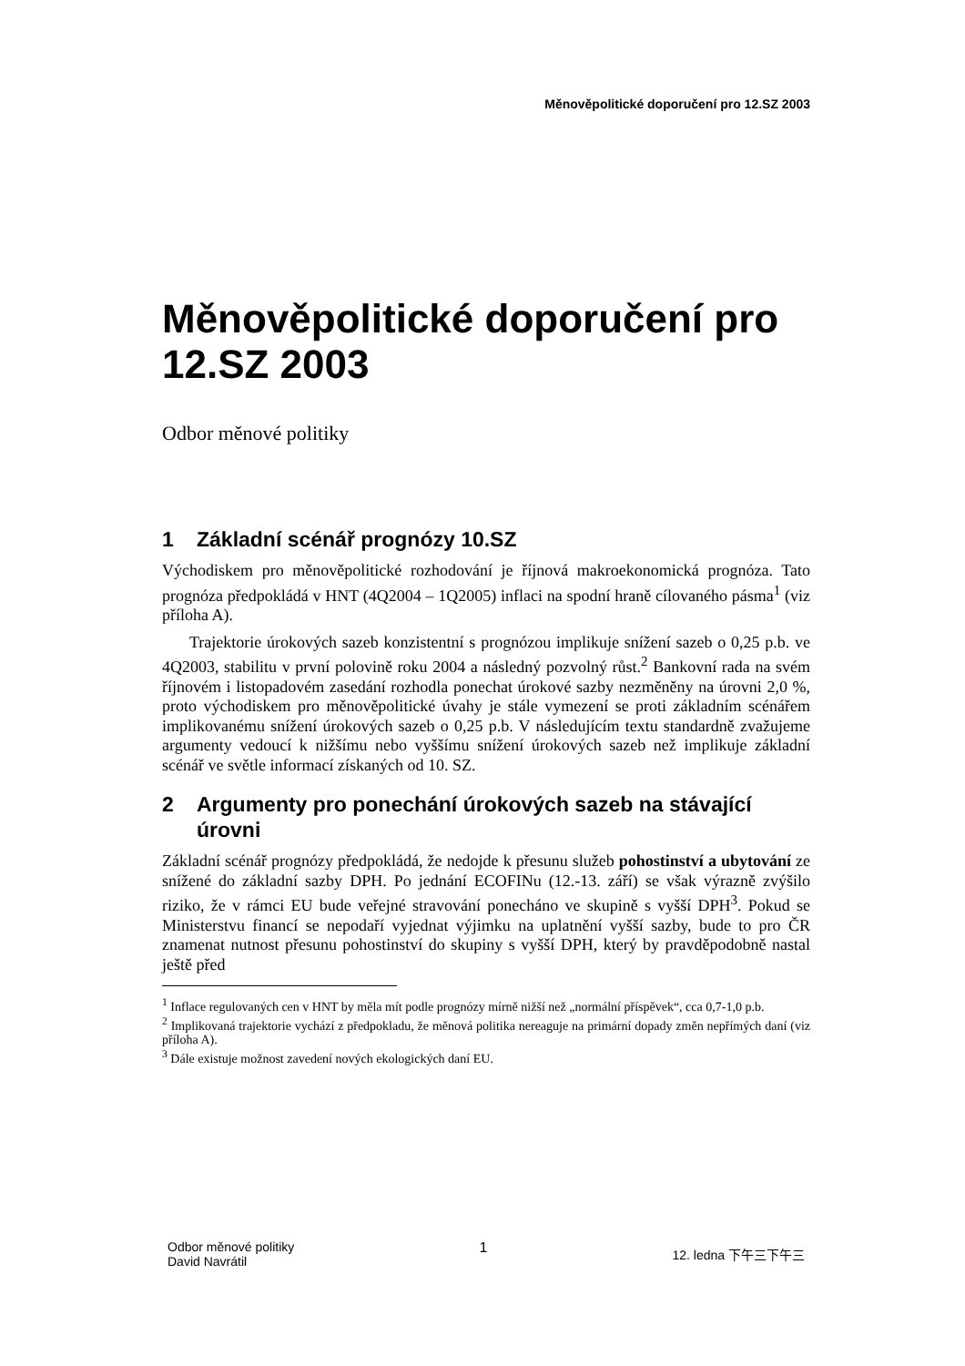Měnověpolitické doporučení pro 12.SZ 2003
Měnověpolitické doporučení pro 12.SZ 2003
Odbor měnové politiky
1 Základní scénář prognózy 10.SZ
Východiskem pro měnověpolitické rozhodování je říjnová makroekonomická prognóza. Tato prognóza předpokládá v HNT (4Q2004 – 1Q2005) inflaci na spodní hraně cílovaného pásma<sup>1</sup> (viz příloha A).
Trajektorie úrokových sazeb konzistentní s prognózou implikuje snížení sazeb o 0,25 p.b. ve 4Q2003, stabilitu v první polovině roku 2004 a následný pozvolný růst.<sup>2</sup> Bankovní rada na svém říjnovém i listopadovém zasedání rozhodla ponechat úrokové sazby nezměněny na úrovni 2,0 %, proto východiskem pro měnověpolitické úvahy je stále vymezení se proti základním scénářem implikovanému snížení úrokových sazeb o 0,25 p.b. V následujícím textu standardně zvažujeme argumenty vedoucí k nižšímu nebo vyššímu snížení úrokových sazeb než implikuje základní scénář ve světle informací získaných od 10. SZ.
2 Argumenty pro ponechání úrokových sazeb na stávající úrovni
Základní scénář prognózy předpokládá, že nedojde k přesunu služeb pohostinství a ubytování ze snížené do základní sazby DPH. Po jednání ECOFINu (12.-13. září) se však výrazně zvýšilo riziko, že v rámci EU bude veřejné stravování ponecháno ve skupině s vyšší DPH<sup>3</sup>. Pokud se Ministerstvu financí se nepodaří vyjednat výjimku na uplatnění vyšší sazby, bude to pro ČR znamenat nutnost přesunu pohostinství do skupiny s vyšší DPH, který by pravděpodobně nastal ještě před
<sup>1</sup> Inflace regulovaných cen v HNT by měla mít podle prognózy mírně nižší než „normální příspěvek“, cca 0,7-1,0 p.b.
<sup>2</sup> Implikovaná trajektorie vychází z předpokladu, že měnová politika nereaguje na primární dopady změn nepřímých daní (viz příloha A).
<sup>3</sup> Dále existuje možnost zavedení nových ekologických daní EU.
Odbor měnové politiky
David Navrátil
1
12. ledna 下午三下午三